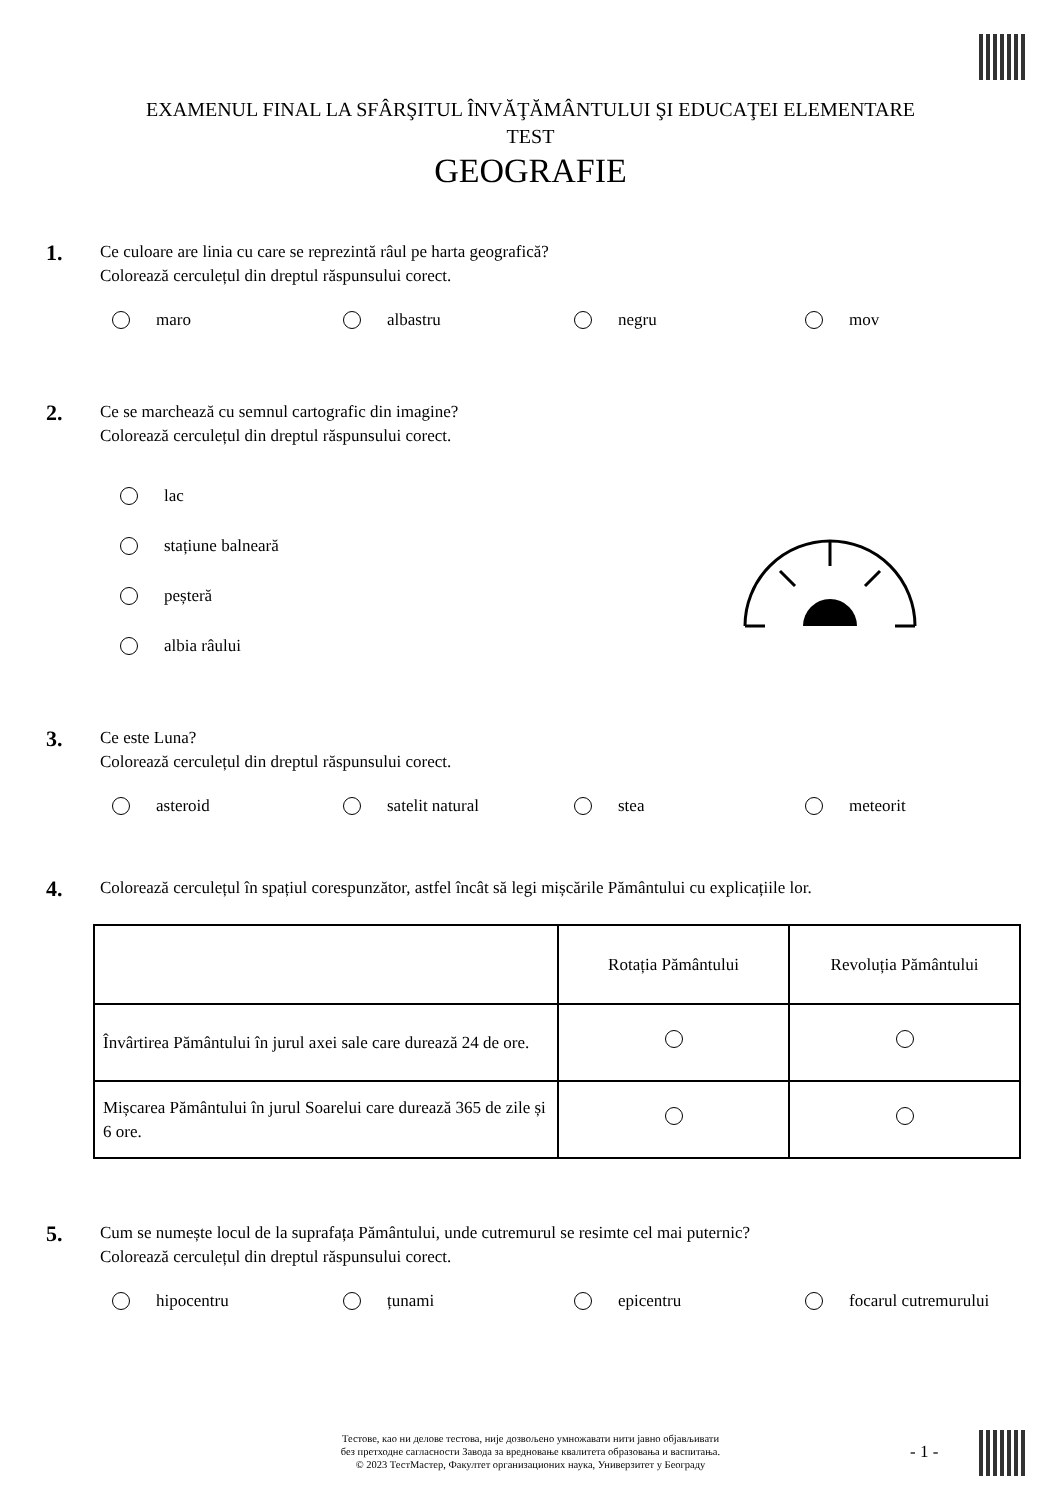EXAMENUL FINAL LA SFÂRŞITUL ÎNVĂŢĂMÂNTULUI ŞI EDUCAŢEI ELEMENTARE
TEST
GEOGRAFIE
1.
Ce culoare are linia cu care se reprezintă râul pe harta geografică?
Colorează cerculețul din dreptul răspunsului corect.
maro albastru negru mov
2.
Ce se marchează cu semnul cartografic din imagine?
Colorează cerculețul din dreptul răspunsului corect.
lac
stațiune balneară
peșteră
albia râului
3.
Ce este Luna?
Colorează cerculețul din dreptul răspunsului corect.
asteroid satelit natural stea meteorit
4.
Colorează cerculețul în spațiul corespunzător, astfel încât să legi mișcările Pământului cu explicațiile lor.
| | Rotația Pământului | Revoluția Pământului |
| --- | --- | --- |
| Învârtirea Pământului în jurul axei sale care durează 24 de ore. | | |
| Mișcarea Pământului în jurul Soarelui care durează 365 de zile și 6 ore. | | |
5.
Cum se numește locul de la suprafața Pământului, unde cutremurul se resimte cel mai puternic?
Colorează cerculețul din dreptul răspunsului corect.
hipocentru țunami epicentru focarul cutremurului
Тестове, као ни делове тестова, није дозвољено умножавати нити јавно објављивати
без претходне сагласности Завода за вредновање квалитета образовања и васпитања.
© 2023 ТестМастер, Факултет организационих наука, Универзитет у Београду
- 1 -